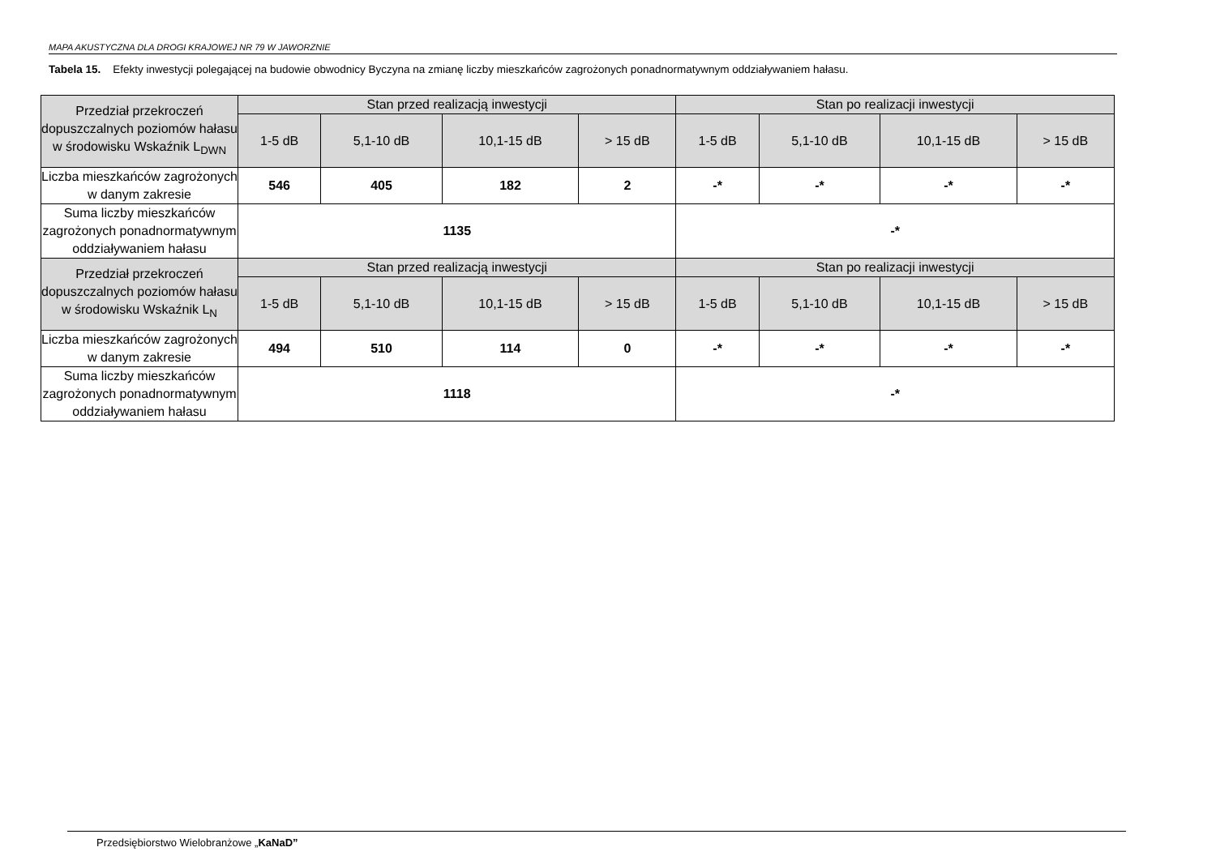MAPA AKUSTYCZNA DLA DROGI KRAJOWEJ NR 79 W JAWORZNIE
Tabela 15. Efekty inwestycji polegającej na budowie obwodnicy Byczyna na zmianę liczby mieszkańców zagrożonych ponadnormatywnym oddziaływaniem hałasu.
| Przedział przekroczeń dopuszczalnych poziomów hałasu w środowisku Wskaźnik L<sub>DWN</sub> | Stan przed realizacją inwestycji | | | | Stan po realizacji inwestycji | | | |
| --- | --- | --- | --- | --- | --- | --- | --- | --- |
| | 1-5 dB | 5,1-10 dB | 10,1-15 dB | > 15 dB | 1-5 dB | 5,1-10 dB | 10,1-15 dB | > 15 dB |
| Liczba mieszkańców zagrożonych w danym zakresie | 546 | 405 | 182 | 2 | -* | -* | -* | -* |
| Suma liczby mieszkańców zagrożonych ponadnormatywnym oddziaływaniem hałasu | 1135 | | | | -* | | | |
| Przedział przekroczeń dopuszczalnych poziomów hałasu w środowisku Wskaźnik L<sub>N</sub> | Stan przed realizacją inwestycji | | | | Stan po realizacji inwestycji | | | |
| | 1-5 dB | 5,1-10 dB | 10,1-15 dB | > 15 dB | 1-5 dB | 5,1-10 dB | 10,1-15 dB | > 15 dB |
| Liczba mieszkańców zagrożonych w danym zakresie | 494 | 510 | 114 | 0 | -* | -* | -* | -* |
| Suma liczby mieszkańców zagrożonych ponadnormatywnym oddziaływaniem hałasu | 1118 | | | | -* | | | |
Przedsiębiorstwo Wielobranżowe „KaNaD”